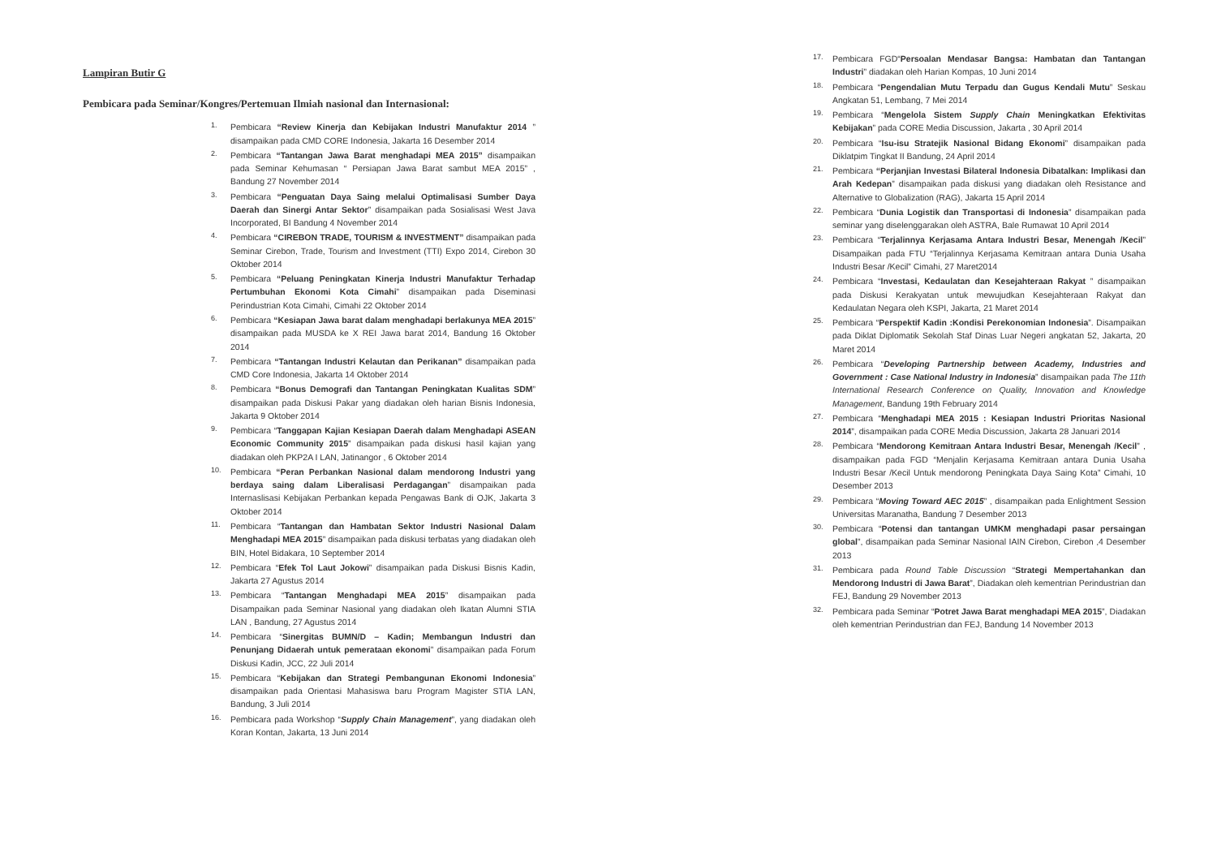Lampiran Butir G
Pembicara pada Seminar/Kongres/Pertemuan Ilmiah nasional dan Internasional:
1. Pembicara “Review Kinerja dan Kebijakan Industri Manufaktur 2014 ” disampaikan pada CMD CORE Indonesia, Jakarta 16 Desember 2014
2. Pembicara “Tantangan Jawa Barat menghadapi MEA 2015” disampaikan pada Seminar Kehumasan “ Persiapan Jawa Barat sambut MEA 2015” , Bandung 27 November 2014
3. Pembicara “Penguatan Daya Saing melalui Optimalisasi Sumber Daya Daerah dan Sinergi Antar Sektor” disampaikan pada Sosialisasi West Java Incorporated, BI Bandung 4 November 2014
4. Pembicara “CIREBON TRADE, TOURISM & INVESTMENT” disampaikan pada Seminar Cirebon, Trade, Tourism and Investment (TTI) Expo 2014, Cirebon 30 Oktober 2014
5. Pembicara “Peluang Peningkatan Kinerja Industri Manufaktur Terhadap Pertumbuhan Ekonomi Kota Cimahi” disampaikan pada Diseminasi Perindustrian Kota Cimahi, Cimahi 22 Oktober 2014
6. Pembicara “Kesiapan Jawa barat dalam menghadapi berlakunya MEA 2015” disampaikan pada MUSDA ke X REI Jawa barat 2014, Bandung 16 Oktober 2014
7. Pembicara “Tantangan Industri Kelautan dan Perikanan” disampaikan pada CMD Core Indonesia, Jakarta 14 Oktober 2014
8. Pembicara “Bonus Demografi dan Tantangan Peningkatan Kualitas SDM” disampaikan pada Diskusi Pakar yang diadakan oleh harian Bisnis Indonesia, Jakarta 9 Oktober 2014
9. Pembicara “Tanggapan Kajian Kesiapan Daerah dalam Menghadapi ASEAN Economic Community 2015” disampaikan pada diskusi hasil kajian yang diadakan oleh PKP2A I LAN, Jatinangor , 6 Oktober 2014
10. Pembicara “Peran Perbankan Nasional dalam mendorong Industri yang berdaya saing dalam Liberalisasi Perdagangan” disampaikan pada Internaslisasi Kebijakan Perbankan kepada Pengawas Bank di OJK, Jakarta 3 Oktober 2014
11. Pembicara “Tantangan dan Hambatan Sektor Industri Nasional Dalam Menghadapi MEA 2015” disampaikan pada diskusi terbatas yang diadakan oleh BIN, Hotel Bidakara, 10 September 2014
12. Pembicara “Efek Tol Laut Jokowi” disampaikan pada Diskusi Bisnis Kadin, Jakarta 27 Agustus 2014
13. Pembicara “Tantangan Menghadapi MEA 2015” disampaikan pada Disampaikan pada Seminar Nasional yang diadakan oleh Ikatan Alumni STIA LAN , Bandung, 27 Agustus 2014
14. Pembicara “Sinergitas BUMN/D – Kadin; Membangun Industri dan Penunjang Didaerah untuk pemerataan ekonomi” disampaikan pada Forum Diskusi Kadin, JCC, 22 Juli 2014
15. Pembicara “Kebijakan dan Strategi Pembangunan Ekonomi Indonesia” disampaikan pada Orientasi Mahasiswa baru Program Magister STIA LAN, Bandung, 3 Juli 2014
16. Pembicara pada Workshop “Supply Chain Management”, yang diadakan oleh Koran Kontan, Jakarta, 13 Juni 2014
17. Pembicara FGD“Persoalan Mendasar Bangsa: Hambatan dan Tantangan Industri” diadakan oleh Harian Kompas, 10 Juni 2014
18. Pembicara “Pengendalian Mutu Terpadu dan Gugus Kendali Mutu” Seskau Angkatan 51, Lembang, 7 Mei 2014
19. Pembicara “Mengelola Sistem Supply Chain Meningkatkan Efektivitas Kebijakan” pada CORE Media Discussion, Jakarta , 30 April 2014
20. Pembicara “Isu-isu Stratejik Nasional Bidang Ekonomi” disampaikan pada Diklatpim Tingkat II Bandung, 24 April 2014
21. Pembicara “Perjanjian Investasi Bilateral Indonesia Dibatalkan: Implikasi dan Arah Kedepan” disampaikan pada diskusi yang diadakan oleh Resistance and Alternative to Globalization (RAG), Jakarta 15 April 2014
22. Pembicara “Dunia Logistik dan Transportasi di Indonesia” disampaikan pada seminar yang diselenggarakan oleh ASTRA, Bale Rumawat 10 April 2014
23. Pembicara “Terjalinnya Kerjasama Antara Industri Besar, Menengah /Kecil” Disampaikan pada FTU “Terjalinnya Kerjasama Kemitraan antara Dunia Usaha Industri Besar /Kecil” Cimahi, 27 Maret2014
24. Pembicara “Investasi, Kedaulatan dan Kesejahteraan Rakyat ” disampaikan pada Diskusi Kerakyatan untuk mewujudkan Kesejahteraan Rakyat dan Kedaulatan Negara oleh KSPI, Jakarta, 21 Maret 2014
25. Pembicara “Perspektif Kadin :Kondisi Perekonomian Indonesia”. Disampaikan pada Diklat Diplomatik Sekolah Staf Dinas Luar Negeri angkatan 52, Jakarta, 20 Maret 2014
26. Pembicara “Developing Partnership between Academy, Industries and Government : Case National Industry in Indonesia” disampaikan pada The 11th International Research Conference on Quality, Innovation and Knowledge Management, Bandung 19th February 2014
27. Pembicara “Menghadapi MEA 2015 : Kesiapan Industri Prioritas Nasional 2014”, disampaikan pada CORE Media Discussion, Jakarta 28 Januari 2014
28. Pembicara “Mendorong Kemitraan Antara Industri Besar, Menengah /Kecil” , disampaikan pada FGD “Menjalin Kerjasama Kemitraan antara Dunia Usaha Industri Besar /Kecil Untuk mendorong Peningkata Daya Saing Kota” Cimahi, 10 Desember 2013
29. Pembicara “Moving Toward AEC 2015” , disampaikan pada Enlightment Session Universitas Maranatha, Bandung 7 Desember 2013
30. Pembicara “Potensi dan tantangan UMKM menghadapi pasar persaingan global”, disampaikan pada Seminar Nasional IAIN Cirebon, Cirebon ,4 Desember 2013
31. Pembicara pada Round Table Discussion “Strategi Mempertahankan dan Mendorong Industri di Jawa Barat”, Diadakan oleh kementrian Perindustrian dan FEJ, Bandung 29 November 2013
32. Pembicara pada Seminar “Potret Jawa Barat menghadapi MEA 2015”, Diadakan oleh kementrian Perindustrian dan FEJ, Bandung 14 November 2013